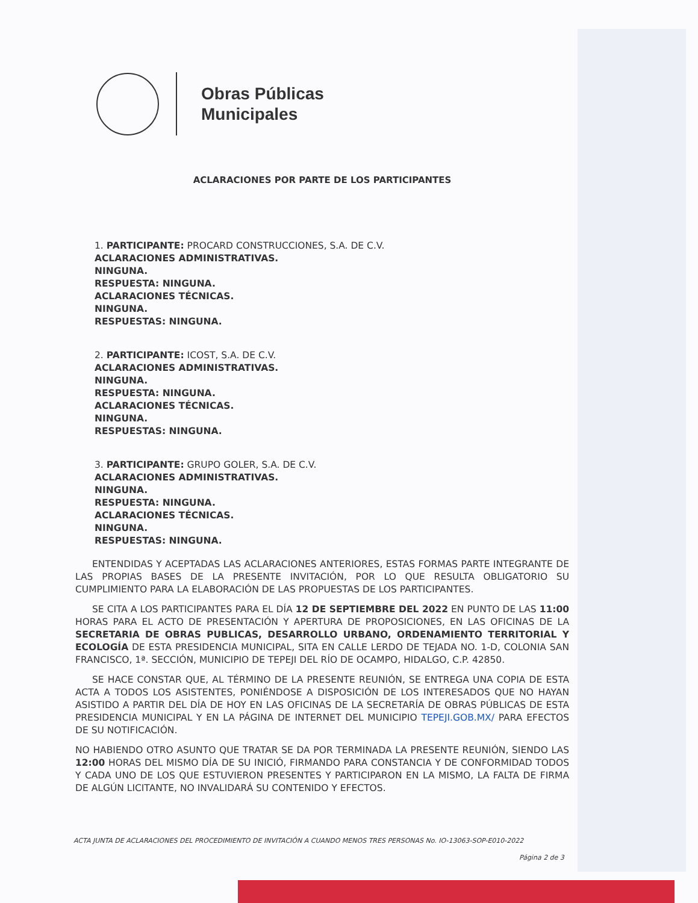Obras Públicas
Municipales
ACLARACIONES POR PARTE DE LOS PARTICIPANTES
1. PARTICIPANTE: PROCARD CONSTRUCCIONES, S.A. DE C.V.
ACLARACIONES ADMINISTRATIVAS.
NINGUNA.
RESPUESTA: NINGUNA.
ACLARACIONES TÉCNICAS.
NINGUNA.
RESPUESTAS: NINGUNA.
2. PARTICIPANTE: ICOST, S.A. DE C.V.
ACLARACIONES ADMINISTRATIVAS.
NINGUNA.
RESPUESTA: NINGUNA.
ACLARACIONES TÉCNICAS.
NINGUNA.
RESPUESTAS: NINGUNA.
3. PARTICIPANTE: GRUPO GOLER, S.A. DE C.V.
ACLARACIONES ADMINISTRATIVAS.
NINGUNA.
RESPUESTA: NINGUNA.
ACLARACIONES TÉCNICAS.
NINGUNA.
RESPUESTAS: NINGUNA.
ENTENDIDAS Y ACEPTADAS LAS ACLARACIONES ANTERIORES, ESTAS FORMAS PARTE INTEGRANTE DE LAS PROPIAS BASES DE LA PRESENTE INVITACIÓN, POR LO QUE RESULTA OBLIGATORIO SU CUMPLIMIENTO PARA LA ELABORACIÓN DE LAS PROPUESTAS DE LOS PARTICIPANTES.
SE CITA A LOS PARTICIPANTES PARA EL DÍA 12 DE SEPTIEMBRE DEL 2022 EN PUNTO DE LAS 11:00 HORAS PARA EL ACTO DE PRESENTACIÓN Y APERTURA DE PROPOSICIONES, EN LAS OFICINAS DE LA SECRETARIA DE OBRAS PUBLICAS, DESARROLLO URBANO, ORDENAMIENTO TERRITORIAL Y ECOLOGÍA DE ESTA PRESIDENCIA MUNICIPAL, SITA EN CALLE LERDO DE TEJADA NO. 1-D, COLONIA SAN FRANCISCO, 1ª. SECCIÓN, MUNICIPIO DE TEPEJI DEL RÍO DE OCAMPO, HIDALGO, C.P. 42850.
SE HACE CONSTAR QUE, AL TÉRMINO DE LA PRESENTE REUNIÓN, SE ENTREGA UNA COPIA DE ESTA ACTA A TODOS LOS ASISTENTES, PONIÉNDOSE A DISPOSICIÓN DE LOS INTERESADOS QUE NO HAYAN ASISTIDO A PARTIR DEL DÍA DE HOY EN LAS OFICINAS DE LA SECRETARÍA DE OBRAS PÚBLICAS DE ESTA PRESIDENCIA MUNICIPAL Y EN LA PÁGINA DE INTERNET DEL MUNICIPIO TEPEJI.GOB.MX/ PARA EFECTOS DE SU NOTIFICACIÓN.
NO HABIENDO OTRO ASUNTO QUE TRATAR SE DA POR TERMINADA LA PRESENTE REUNIÓN, SIENDO LAS 12:00 HORAS DEL MISMO DÍA DE SU INICIÓ, FIRMANDO PARA CONSTANCIA Y DE CONFORMIDAD TODOS Y CADA UNO DE LOS QUE ESTUVIERON PRESENTES Y PARTICIPARON EN LA MISMO, LA FALTA DE FIRMA DE ALGÚN LICITANTE, NO INVALIDARÁ SU CONTENIDO Y EFECTOS.
ACTA JUNTA DE ACLARACIONES DEL PROCEDIMIENTO DE INVITACIÓN A CUANDO MENOS TRES PERSONAS No. IO-13063-SOP-E010-2022
Página 2 de 3